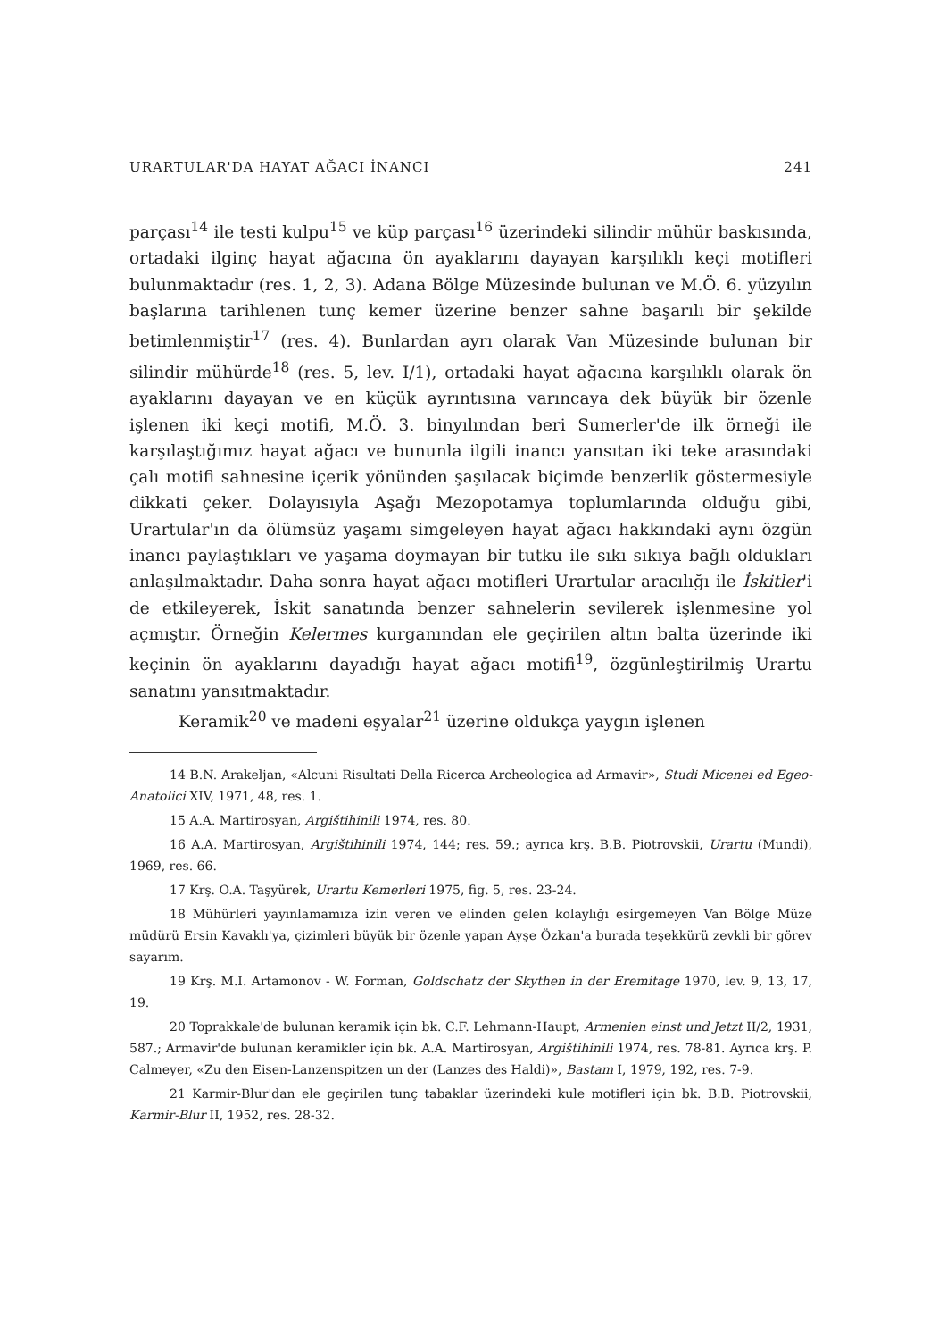URARTULAR'DA HAYAT AĞACI İNANCI 241
parçası<sup>14</sup> ile testi kulpu<sup>15</sup> ve küp parçası<sup>16</sup> üzerindeki silindir mühür baskısında, ortadaki ilginç hayat ağacına ön ayaklarını dayayan karşılıklı keçi motifleri bulunmaktadır (res. 1, 2, 3). Adana Bölge Müzesinde bulunan ve M.Ö. 6. yüzyılın başlarına tarihlenen tunç kemer üzerine benzer sahne başarılı bir şekilde betimlenmiştir<sup>17</sup> (res. 4). Bunlardan ayrı olarak Van Müzesinde bulunan bir silindir mühürde<sup>18</sup> (res. 5, lev. I/1), ortadaki hayat ağacına karşılıklı olarak ön ayaklarını dayayan ve en küçük ayrıntısına varıncaya dek büyük bir özenle işlenen iki keçi motifi, M.Ö. 3. binyılından beri Sumerler'de ilk örneği ile karşılaştığımız hayat ağacı ve bununla ilgili inancı yansıtan iki teke arasındaki çalı motifi sahnesine içerik yönünden şaşılacak biçimde benzerlik göstermesiyle dikkati çeker. Dolayısıyla Aşağı Mezopotamya toplumlarında olduğu gibi, Urartular'ın da ölümsüz yaşamı simgeleyen hayat ağacı hakkındaki aynı özgün inancı paylaştıkları ve yaşama doymayan bir tutku ile sıkı sıkıya bağlı oldukları anlaşılmaktadır. Daha sonra hayat ağacı motifleri Urartular aracılığı ile İskitler'i de etkileyerek, İskit sanatında benzer sahnelerin sevilerek işlenmesine yol açmıştır. Örneğin Kelermes kurganından ele geçirilen altın balta üzerinde iki keçinin ön ayaklarını dayadığı hayat ağacı motifi<sup>19</sup>, özgünleştirilmiş Urartu sanatını yansıtmaktadır.
Keramik<sup>20</sup> ve madeni eşyalar<sup>21</sup> üzerine oldukça yaygın işlenen
14 B.N. Arakeljan, «Alcuni Risultati Della Ricerca Archeologica ad Armavir», Studi Micenei ed Egeo-Anatolici XIV, 1971, 48, res. 1.
15 A.A. Martirosyan, Argištihinili 1974, res. 80.
16 A.A. Martirosyan, Argištihinili 1974, 144; res. 59.; ayrıca krş. B.B. Piotrovskii, Urartu (Mundi), 1969, res. 66.
17 Krş. O.A. Taşyürek, Urartu Kemerleri 1975, fig. 5, res. 23-24.
18 Mühürleri yayınlamamıza izin veren ve elinden gelen kolaylığı esirgemeyen Van Bölge Müze müdürü Ersin Kavaklı'ya, çizimleri büyük bir özenle yapan Ayşe Özkan'a burada teşekkürü zevkli bir görev sayarım.
19 Krş. M.I. Artamonov - W. Forman, Goldschatz der Skythen in der Eremitage 1970, lev. 9, 13, 17, 19.
20 Toprakkale'de bulunan keramik için bk. C.F. Lehmann-Haupt, Armenien einst und Jetzt II/2, 1931, 587.; Armavir'de bulunan keramikler için bk. A.A. Martirosyan, Argištihinili 1974, res. 78-81. Ayrıca krş. P. Calmeyer, «Zu den Eisen-Lanzenspitzen un der (Lanzes des Haldi)», Bastam I, 1979, 192, res. 7-9.
21 Karmir-Blur'dan ele geçirilen tunç tabaklar üzerindeki kule motifleri için bk. B.B. Piotrovskii, Karmir-Blur II, 1952, res. 28-32.